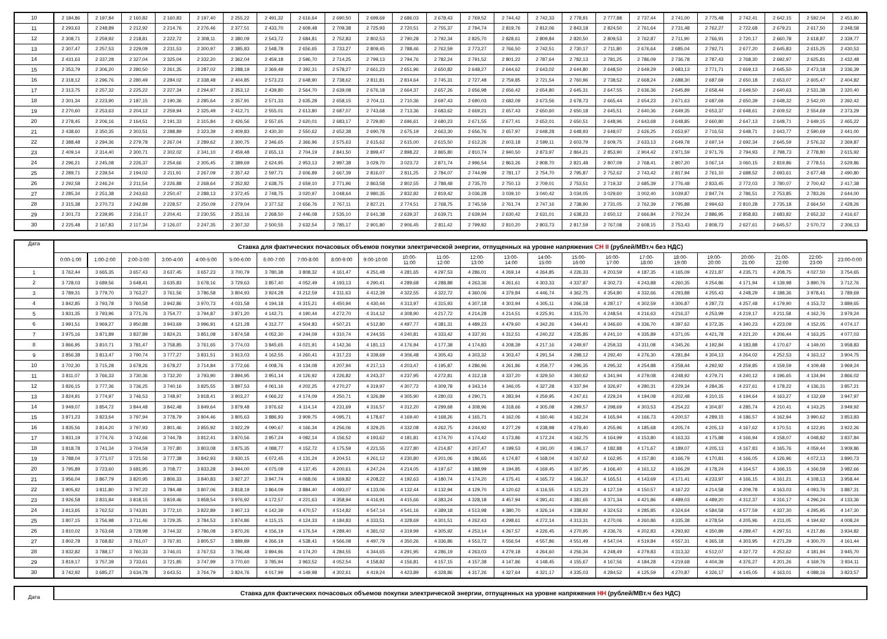| 10 | 2 184,86 | 2 197,84 | 2 160,82 | 2 160,83 | 2 197,40 | 2 255,22 | 2 491,32 | 2 616,64 | 2 690,50 | 2 699,69 | 2 686,03 | 2 678,43 | 2 769,52 | 2 744,42 | 2 742,33 | 2 778,91 | 2 777,88 | 2 737,44 | 2 741,00 | 2 775,48 | 2 742,41 | 2 642,15 | 2 592,04 | 2 451,80 |
| 11 | 2 293,63 | 2 248,89 | 2 212,92 | 2 214,76 | 2 276,46 | 2 377,51 | 2 433,70 | 2 609,48 | 2 709,38 | 2 725,93 | 2 720,51 | 2 755,37 | 2 794,74 | 2 819,76 | 2 812,06 | 2 843,18 | 2 824,50 | 2 761,64 | 2 731,48 | 2 762,27 | 2 722,68 | 2 679,21 | 2 617,50 | 2 348,58 |
| 12 | 2 308,71 | 2 259,92 | 2 218,81 | 2 222,72 | 2 308,11 | 2 380,09 | 2 543,72 | 2 684,81 | 2 752,83 | 2 802,53 | 2 790,28 | 2 792,34 | 2 825,70 | 2 828,61 | 2 809,84 | 2 820,50 | 2 809,53 | 2 762,87 | 2 711,90 | 2 766,91 | 2 720,17 | 2 660,78 | 2 618,87 | 2 339,77 |
| 13 | 2 307,47 | 2 257,53 | 2 229,09 | 2 231,53 | 2 300,97 | 2 385,83 | 2 548,78 | 2 656,65 | 2 733,27 | 2 809,45 | 2 788,46 | 2 762,59 | 2 773,27 | 2 766,50 | 2 742,51 | 2 730,17 | 2 711,80 | 2 676,64 | 2 685,04 | 2 792,71 | 2 677,20 | 2 645,83 | 2 615,25 | 2 430,53 |
| 14 | 2 431,63 | 2 337,28 | 2 327,04 | 2 325,04 | 2 332,20 | 2 362,04 | 2 459,18 | 2 596,70 | 2 714,25 | 2 799,13 | 2 794,76 | 2 782,24 | 2 791,52 | 2 801,22 | 2 787,64 | 2 782,13 | 2 781,25 | 2 786,09 | 2 736,78 | 2 787,43 | 2 768,30 | 2 692,97 | 2 625,81 | 2 432,48 |
| 15 | 2 353,79 | 2 306,20 | 2 280,50 | 2 261,35 | 2 287,02 | 2 288,19 | 2 369,49 | 2 392,31 | 2 578,27 | 2 661,23 | 2 651,96 | 2 650,82 | 2 648,27 | 2 644,62 | 2 643,02 | 2 644,80 | 2 648,50 | 2 649,29 | 2 683,13 | 2 771,71 | 2 669,13 | 2 645,50 | 2 473,18 | 2 336,39 |
| 16 | 2 318,12 | 2 296,76 | 2 280,49 | 2 284,02 | 2 338,48 | 2 404,85 | 2 573,23 | 2 648,90 | 2 738,62 | 2 811,81 | 2 814,64 | 2 745,31 | 2 727,48 | 2 759,85 | 2 721,54 | 2 760,96 | 2 738,52 | 2 668,24 | 2 688,30 | 2 687,69 | 2 650,18 | 2 653,07 | 2 605,47 | 2 404,82 |
| 17 | 2 313,75 | 2 257,32 | 2 225,22 | 2 227,34 | 2 294,97 | 2 353,12 | 2 439,80 | 2 564,70 | 2 639,08 | 2 676,18 | 2 664,37 | 2 657,26 | 2 656,98 | 2 656,42 | 2 654,80 | 2 645,31 | 2 647,55 | 2 636,36 | 2 645,89 | 2 658,44 | 2 649,50 | 2 640,63 | 2 531,38 | 2 320,40 |
| 18 | 2 301,34 | 2 223,90 | 2 187,15 | 2 190,36 | 2 285,64 | 2 357,91 | 2 571,33 | 2 635,28 | 2 658,15 | 2 704,11 | 2 710,36 | 2 697,43 | 2 690,03 | 2 682,09 | 2 673,56 | 2 678,73 | 2 665,44 | 2 654,23 | 2 671,63 | 2 687,69 | 2 650,39 | 2 648,32 | 2 542,00 | 2 392,42 |
| 19 | 2 270,60 | 2 253,63 | 2 204,12 | 2 259,94 | 2 325,49 | 2 412,71 | 2 555,01 | 2 613,80 | 2 687,07 | 2 743,68 | 2 713,36 | 2 683,62 | 2 669,21 | 2 657,43 | 2 650,60 | 2 650,18 | 2 645,51 | 2 640,36 | 2 649,35 | 2 653,37 | 2 648,61 | 2 609,52 | 2 554,69 | 2 373,29 |
| 20 | 2 278,45 | 2 206,16 | 2 164,51 | 2 191,33 | 2 315,84 | 2 426,56 | 2 557,65 | 2 620,01 | 2 683,17 | 2 729,80 | 2 696,61 | 2 680,23 | 2 671,55 | 2 677,41 | 2 652,01 | 2 650,51 | 2 648,96 | 2 643,68 | 2 648,85 | 2 660,80 | 2 647,13 | 2 648,71 | 2 649,15 | 2 465,22 |
| 21 | 2 438,60 | 2 350,35 | 2 303,51 | 2 288,89 | 2 323,39 | 2 409,83 | 2 430,30 | 2 550,62 | 2 652,38 | 2 690,78 | 2 675,19 | 2 663,30 | 2 656,76 | 2 657,97 | 2 648,28 | 2 648,93 | 2 648,07 | 2 626,25 | 2 653,97 | 2 716,53 | 2 648,71 | 2 643,77 | 2 590,69 | 2 441,00 |
| 22 | 2 388,48 | 2 294,36 | 2 279,78 | 2 267,04 | 2 289,62 | 2 300,75 | 2 346,65 | 2 366,96 | 2 575,63 | 2 615,62 | 2 615,00 | 2 615,50 | 2 612,26 | 2 603,18 | 2 599,11 | 2 603,79 | 2 609,75 | 2 633,13 | 2 649,78 | 2 697,14 | 2 692,34 | 2 645,59 | 2 576,32 | 2 369,87 |
| 23 | 2 409,14 | 2 314,40 | 2 300,71 | 2 302,02 | 2 341,10 | 2 459,48 | 2 655,13 | 2 704,19 | 2 841,50 | 2 899,47 | 2 898,22 | 2 865,80 | 2 810,74 | 2 940,50 | 2 873,97 | 2 864,21 | 2 853,90 | 2 904,42 | 2 971,59 | 2 971,76 | 2 794,93 | 2 798,73 | 2 778,80 | 2 615,92 |
| 24 | 2 296,21 | 2 245,08 | 2 226,37 | 2 254,66 | 2 305,45 | 2 389,69 | 2 624,95 | 2 953,13 | 2 997,38 | 3 029,70 | 3 023,72 | 2 871,74 | 2 996,54 | 2 863,26 | 2 808,70 | 2 821,48 | 2 807,09 | 2 768,41 | 2 807,20 | 3 067,14 | 3 060,15 | 2 819,86 | 2 778,51 | 2 629,86 |
| 25 | 2 289,71 | 2 239,54 | 2 194,02 | 2 211,91 | 2 267,09 | 2 357,42 | 2 597,71 | 2 606,89 | 2 667,39 | 2 816,07 | 2 811,25 | 2 784,07 | 2 744,99 | 2 781,17 | 2 754,70 | 2 795,87 | 2 752,62 | 2 743,42 | 2 817,94 | 2 761,10 | 2 688,52 | 2 693,61 | 2 677,48 | 2 490,80 |
| 26 | 2 292,58 | 2 246,24 | 2 211,54 | 2 226,88 | 2 268,64 | 2 352,82 | 2 638,75 | 2 659,10 | 2 771,96 | 2 863,58 | 2 802,55 | 2 788,48 | 2 735,70 | 2 750,13 | 2 709,01 | 2 753,51 | 2 719,32 | 2 685,39 | 2 776,48 | 2 833,45 | 2 772,03 | 2 780,07 | 2 700,42 | 2 417,38 |
| 27 | 2 285,34 | 2 251,38 | 2 243,63 | 2 250,47 | 2 288,13 | 2 372,45 | 2 748,75 | 3 020,97 | 3 048,64 | 2 980,35 | 2 832,82 | 2 819,42 | 3 036,28 | 3 039,10 | 3 040,42 | 3 034,05 | 3 029,60 | 3 002,40 | 3 039,87 | 2 847,74 | 2 786,51 | 2 753,85 | 2 783,26 | 2 644,00 |
| 28 | 2 315,38 | 2 270,73 | 2 242,89 | 2 228,57 | 2 250,09 | 2 279,04 | 2 377,52 | 2 656,76 | 2 767,11 | 2 827,21 | 2 774,51 | 2 768,75 | 2 745,59 | 2 761,74 | 2 747,16 | 2 738,90 | 2 731,05 | 2 762,39 | 2 795,88 | 2 994,63 | 2 810,28 | 2 735,18 | 2 664,50 | 2 428,26 |
| 29 | 2 301,73 | 2 239,95 | 2 216,17 | 2 204,41 | 2 230,55 | 2 253,16 | 2 268,50 | 2 446,08 | 2 535,10 | 2 641,38 | 2 639,37 | 2 639,71 | 2 639,94 | 2 630,42 | 2 631,01 | 2 638,23 | 2 650,12 | 2 666,84 | 2 702,24 | 2 886,95 | 2 858,83 | 2 683,82 | 2 652,32 | 2 416,67 |
| 30 | 2 225,48 | 2 167,83 | 2 117,34 | 2 126,07 | 2 247,35 | 2 307,32 | 2 500,55 | 2 632,54 | 2 785,17 | 2 901,80 | 2 906,45 | 2 811,42 | 2 799,82 | 2 810,20 | 2 803,73 | 2 817,59 | 2 767,08 | 2 608,15 | 2 753,43 | 2 808,73 | 2 627,61 | 2 645,57 | 2 570,72 | 2 306,13 |
| Дата | Ставка для фактических почасовых объемов покупки электрической энергии, отпущенных на уровне напряжения СН II (рублей/МВт.ч без НДС) | | | | | | | | | | | | | | | | | | | | | | | |
| --- | --- | --- | --- | --- | --- | --- | --- | --- | --- | --- | --- | --- | --- | --- | --- | --- | --- | --- | --- | --- | --- | --- | --- | --- |
| | 0:00-1:00 | 1:00-2:00 | 2:00-3:00 | 3:00-4:00 | 4:00-5:00 | 5:00-6:00 | 6:00-7:00 | 7:00-8:00 | 8:00-9:00 | 9:00-10:00 | 10:00- 11:00 | 11:00- 12:00 | 12:00- 13:00 | 13:00- 14:00 | 14:00- 15:00 | 15:00- 16:00 | 16:00- 17:00 | 17:00- 18:00 | 18:00- 19:00 | 19:00- 20:00 | 20:00- 21:00 | 21:00- 22:00 | 22:00- 23:00 | 23:00-0:00 |
| 1 | 3 762,44 | 3 665,35 | 3 657,43 | 3 637,45 | 3 657,23 | 3 700,79 | 3 780,38 | 3 808,32 | 4 161,47 | 4 251,48 | 4 281,65 | 4 297,53 | 4 286,01 | 4 269,14 | 4 264,85 | 4 226,33 | 4 203,59 | 4 187,35 | 4 165,09 | 4 221,87 | 4 235,71 | 4 208,75 | 4 027,50 | 3 754,65 |
| 2 | 3 728,03 | 3 689,56 | 3 648,41 | 3 635,83 | 3 678,16 | 3 729,63 | 3 857,40 | 4 052,49 | 4 193,13 | 4 290,41 | 4 289,68 | 4 288,88 | 4 263,36 | 4 261,61 | 4 303,33 | 4 337,87 | 4 302,73 | 4 243,88 | 4 260,35 | 4 254,86 | 4 171,94 | 4 139,98 | 3 890,76 | 3 712,76 |
| 3 | 3 789,31 | 3 779,70 | 3 763,27 | 3 761,56 | 3 786,58 | 3 804,93 | 3 924,28 | 4 212,59 | 4 311,63 | 4 412,39 | 4 322,55 | 4 322,72 | 4 360,06 | 4 379,84 | 4 446,74 | 4 362,75 | 4 354,80 | 4 332,66 | 4 293,88 | 4 255,43 | 4 248,29 | 4 188,36 | 3 978,41 | 3 789,69 |
| 4 | 3 842,85 | 3 793,78 | 3 760,58 | 3 942,86 | 3 970,73 | 4 031,58 | 4 194,18 | 4 315,21 | 4 450,94 | 4 430,44 | 4 313,97 | 4 315,93 | 4 307,18 | 4 303,94 | 4 305,11 | 4 266,18 | 4 287,17 | 4 302,59 | 4 306,87 | 4 287,73 | 4 257,48 | 4 179,90 | 4 153,72 | 3 889,65 |
| 5 | 3 831,35 | 3 793,96 | 3 771,76 | 3 754,77 | 3 794,87 | 3 871,20 | 4 142,71 | 4 190,44 | 4 272,70 | 4 314,12 | 4 308,90 | 4 217,72 | 4 214,28 | 4 214,51 | 4 225,91 | 4 315,70 | 4 248,54 | 4 216,63 | 4 216,37 | 4 253,99 | 4 219,17 | 4 211,58 | 4 162,76 | 3 979,24 |
| 6 | 3 991,51 | 3 969,27 | 3 950,88 | 3 943,69 | 3 996,91 | 4 121,28 | 4 312,77 | 4 504,83 | 4 507,21 | 4 512,80 | 4 497,77 | 4 381,31 | 4 489,23 | 4 479,60 | 4 342,26 | 4 344,41 | 4 346,60 | 4 336,70 | 4 397,62 | 4 372,35 | 4 340,23 | 4 223,09 | 4 152,05 | 4 074,17 |
| 7 | 3 975,16 | 3 871,89 | 3 837,89 | 3 824,21 | 3 851,08 | 3 874,58 | 4 052,30 | 4 244,09 | 4 310,74 | 4 244,55 | 4 240,81 | 4 333,42 | 4 337,91 | 4 312,51 | 4 240,22 | 4 235,85 | 4 241,10 | 4 335,89 | 4 371,05 | 4 421,78 | 4 221,20 | 4 206,44 | 4 163,25 | 4 077,03 |
| 8 | 3 866,95 | 3 810,71 | 3 781,47 | 3 758,85 | 3 761,65 | 3 774,03 | 3 845,65 | 4 021,91 | 4 142,36 | 4 181,13 | 4 176,94 | 4 177,38 | 4 174,83 | 4 208,39 | 4 217,16 | 4 249,97 | 4 259,33 | 4 311,08 | 4 345,26 | 4 192,84 | 4 183,88 | 4 170,67 | 4 149,00 | 3 958,83 |
| 9 | 3 856,38 | 3 813,47 | 3 790,74 | 3 777,27 | 3 831,51 | 3 913,03 | 4 162,55 | 4 260,41 | 4 317,23 | 4 339,69 | 4 306,48 | 4 305,43 | 4 303,32 | 4 303,47 | 4 291,54 | 4 298,12 | 4 292,40 | 4 276,30 | 4 281,84 | 4 304,13 | 4 264,02 | 4 252,53 | 4 163,12 | 3 904,75 |
| 10 | 3 702,30 | 3 715,28 | 3 678,26 | 3 678,27 | 3 714,84 | 3 772,66 | 4 008,76 | 4 134,08 | 4 207,94 | 4 217,13 | 4 203,47 | 4 195,87 | 4 286,96 | 4 261,86 | 4 259,77 | 4 296,35 | 4 295,32 | 4 254,88 | 4 258,44 | 4 292,92 | 4 259,85 | 4 159,59 | 4 109,48 | 3 969,24 |
| 11 | 3 811,07 | 3 766,33 | 3 730,36 | 3 732,20 | 3 793,90 | 3 894,95 | 3 951,14 | 4 126,92 | 4 226,82 | 4 243,37 | 4 237,95 | 4 272,81 | 4 312,18 | 4 337,20 | 4 329,50 | 4 360,62 | 4 341,94 | 4 279,08 | 4 248,92 | 4 279,71 | 4 240,12 | 4 196,65 | 4 134,94 | 3 866,02 |
| 12 | 3 826,15 | 3 777,36 | 3 736,25 | 3 740,16 | 3 825,55 | 3 897,53 | 4 061,16 | 4 202,25 | 4 270,27 | 4 319,97 | 4 307,72 | 4 309,78 | 4 343,14 | 4 346,05 | 4 327,28 | 4 337,94 | 4 326,97 | 4 280,31 | 4 229,34 | 4 284,35 | 4 237,61 | 4 178,22 | 4 136,31 | 3 857,21 |
| 13 | 3 824,91 | 3 774,97 | 3 746,53 | 3 748,97 | 3 818,41 | 3 903,27 | 4 066,22 | 4 174,09 | 4 250,71 | 4 326,89 | 4 305,90 | 4 280,03 | 4 290,71 | 4 283,94 | 4 259,95 | 4 247,61 | 4 229,24 | 4 194,08 | 4 202,48 | 4 310,15 | 4 194,64 | 4 163,27 | 4 132,69 | 3 947,97 |
| 14 | 3 949,07 | 3 854,72 | 3 844,48 | 3 842,48 | 3 849,64 | 3 879,48 | 3 976,62 | 4 114,14 | 4 231,69 | 4 316,57 | 4 312,20 | 4 299,68 | 4 308,96 | 4 318,66 | 4 305,08 | 4 299,57 | 4 298,69 | 4 303,53 | 4 254,22 | 4 304,87 | 4 285,74 | 4 210,41 | 4 143,25 | 3 949,92 |
| 15 | 3 871,23 | 3 823,64 | 3 797,94 | 3 778,79 | 3 804,46 | 3 805,63 | 3 886,93 | 3 909,75 | 4 095,71 | 4 178,67 | 4 169,40 | 4 168,26 | 4 165,71 | 4 162,06 | 4 160,46 | 4 162,24 | 4 165,94 | 4 166,73 | 4 200,57 | 4 289,15 | 4 186,57 | 4 162,94 | 3 990,62 | 3 853,83 |
| 16 | 3 835,56 | 3 814,20 | 3 797,93 | 3 801,46 | 3 855,92 | 3 922,29 | 4 090,67 | 4 166,34 | 4 256,06 | 4 329,25 | 4 332,08 | 4 262,75 | 4 244,92 | 4 277,29 | 4 238,98 | 4 278,40 | 4 255,96 | 4 185,68 | 4 205,74 | 4 205,13 | 4 167,62 | 4 170,51 | 4 122,91 | 3 922,26 |
| 17 | 3 831,19 | 3 774,76 | 3 742,66 | 3 744,78 | 3 812,41 | 3 870,56 | 3 957,24 | 4 082,14 | 4 156,52 | 4 193,62 | 4 181,81 | 4 174,70 | 4 174,42 | 4 173,86 | 4 172,24 | 4 162,75 | 4 164,99 | 4 153,80 | 4 163,33 | 4 175,88 | 4 166,94 | 4 158,07 | 4 048,82 | 3 837,84 |
| 18 | 3 818,78 | 3 741,34 | 3 704,59 | 3 707,80 | 3 803,08 | 3 875,35 | 4 088,77 | 4 152,72 | 4 175,59 | 4 221,55 | 4 227,80 | 4 214,87 | 4 207,47 | 4 199,53 | 4 191,00 | 4 196,17 | 4 182,88 | 4 171,67 | 4 189,07 | 4 205,13 | 4 167,83 | 4 165,76 | 4 059,44 | 3 909,86 |
| 19 | 3 788,04 | 3 771,07 | 3 721,56 | 3 777,38 | 3 842,93 | 3 930,15 | 4 072,45 | 4 131,24 | 4 204,51 | 4 261,12 | 4 230,80 | 4 201,06 | 4 186,65 | 4 174,87 | 4 168,04 | 4 167,62 | 4 162,95 | 4 157,80 | 4 166,79 | 4 170,81 | 4 166,05 | 4 126,96 | 4 072,13 | 3 890,73 |
| 20 | 3 795,89 | 3 723,60 | 3 681,95 | 3 708,77 | 3 833,28 | 3 944,00 | 4 075,09 | 4 137,45 | 4 200,61 | 4 247,24 | 4 214,05 | 4 197,67 | 4 188,99 | 4 194,85 | 4 169,45 | 4 167,95 | 4 166,40 | 4 161,12 | 4 166,29 | 4 178,24 | 4 164,57 | 4 166,15 | 4 166,59 | 3 982,66 |
| 21 | 3 956,04 | 3 867,79 | 3 820,95 | 3 806,33 | 3 840,83 | 3 927,27 | 3 947,74 | 4 068,06 | 4 169,82 | 4 208,22 | 4 192,63 | 4 180,74 | 4 174,20 | 4 175,41 | 4 165,72 | 4 166,37 | 4 165,51 | 4 143,69 | 4 171,41 | 4 233,97 | 4 166,15 | 4 161,21 | 4 108,13 | 3 958,44 |
| 22 | 3 905,92 | 3 811,80 | 3 797,22 | 3 784,48 | 3 807,06 | 3 818,19 | 3 864,09 | 3 884,40 | 4 093,07 | 4 133,06 | 4 132,44 | 4 132,94 | 4 129,70 | 4 120,62 | 4 116,55 | 4 121,23 | 4 127,19 | 4 150,57 | 4 167,22 | 4 214,58 | 4 209,78 | 4 163,03 | 4 093,76 | 3 887,31 |
| 23 | 3 926,58 | 3 831,84 | 3 818,15 | 3 819,46 | 3 858,54 | 3 976,92 | 4 172,57 | 4 221,63 | 4 358,94 | 4 416,91 | 4 415,66 | 4 383,24 | 4 328,18 | 4 457,94 | 4 391,41 | 4 381,65 | 4 371,34 | 4 421,86 | 4 489,03 | 4 489,20 | 4 312,37 | 4 316,17 | 4 296,24 | 4 133,36 |
| 24 | 3 813,65 | 3 762,52 | 3 743,81 | 3 772,10 | 3 822,89 | 3 907,13 | 4 142,39 | 4 470,57 | 4 514,82 | 4 547,14 | 4 541,16 | 4 389,18 | 4 513,98 | 4 380,70 | 4 326,14 | 4 338,92 | 4 324,53 | 4 285,85 | 4 324,64 | 4 584,58 | 4 577,59 | 4 337,30 | 4 295,95 | 4 147,30 |
| 25 | 3 807,15 | 3 756,98 | 3 711,46 | 3 729,35 | 3 784,53 | 3 874,86 | 4 115,15 | 4 124,33 | 4 184,83 | 4 333,51 | 4 328,69 | 4 301,51 | 4 262,43 | 4 298,61 | 4 272,14 | 4 313,31 | 4 270,06 | 4 260,86 | 4 335,38 | 4 278,54 | 4 205,96 | 4 211,05 | 4 194,92 | 4 008,24 |
| 26 | 3 810,02 | 3 763,68 | 3 728,98 | 3 744,32 | 3 786,08 | 3 870,26 | 4 156,19 | 4 176,54 | 4 289,40 | 4 381,02 | 4 319,99 | 4 305,92 | 4 253,14 | 4 267,57 | 4 226,45 | 4 270,95 | 4 236,76 | 4 202,83 | 4 293,92 | 4 350,89 | 4 289,47 | 4 297,51 | 4 217,86 | 3 934,82 |
| 27 | 3 802,78 | 3 768,82 | 3 761,07 | 3 767,91 | 3 805,57 | 3 889,89 | 4 266,19 | 4 538,41 | 4 566,08 | 4 497,79 | 4 350,26 | 4 336,86 | 4 553,72 | 4 556,54 | 4 557,86 | 4 551,49 | 4 547,04 | 4 519,84 | 4 557,31 | 4 365,18 | 4 303,95 | 4 271,29 | 4 300,70 | 4 161,44 |
| 28 | 3 832,82 | 3 788,17 | 3 760,33 | 3 746,01 | 3 767,53 | 3 796,48 | 3 894,96 | 4 174,20 | 4 284,55 | 4 344,65 | 4 291,95 | 4 286,19 | 4 263,03 | 4 279,18 | 4 264,60 | 4 256,34 | 4 248,49 | 4 279,83 | 4 313,32 | 4 512,07 | 4 327,72 | 4 252,62 | 4 181,94 | 3 945,70 |
| 29 | 3 819,17 | 3 757,39 | 3 733,61 | 3 721,85 | 3 747,99 | 3 770,60 | 3 785,94 | 3 963,52 | 4 052,54 | 4 158,82 | 4 156,81 | 4 157,15 | 4 157,38 | 4 147,86 | 4 148,45 | 4 155,67 | 4 167,56 | 4 184,28 | 4 219,68 | 4 404,39 | 4 376,27 | 4 201,26 | 4 169,76 | 3 934,11 |
| 30 | 3 742,92 | 3 685,27 | 3 634,78 | 3 643,51 | 3 764,79 | 3 824,76 | 4 017,99 | 4 149,98 | 4 302,61 | 4 419,24 | 4 423,89 | 4 328,86 | 4 317,26 | 4 327,64 | 4 321,17 | 4 335,03 | 4 284,52 | 4 125,59 | 4 270,87 | 4 326,17 | 4 145,05 | 4 163,01 | 4 088,16 | 3 823,57 |
| Дата | Ставка для фактических почасовых объемов покупки электрической энергии, отпущенных на уровне напряжения НН (рублей/МВт.ч без НДС) |
| --- | --- |